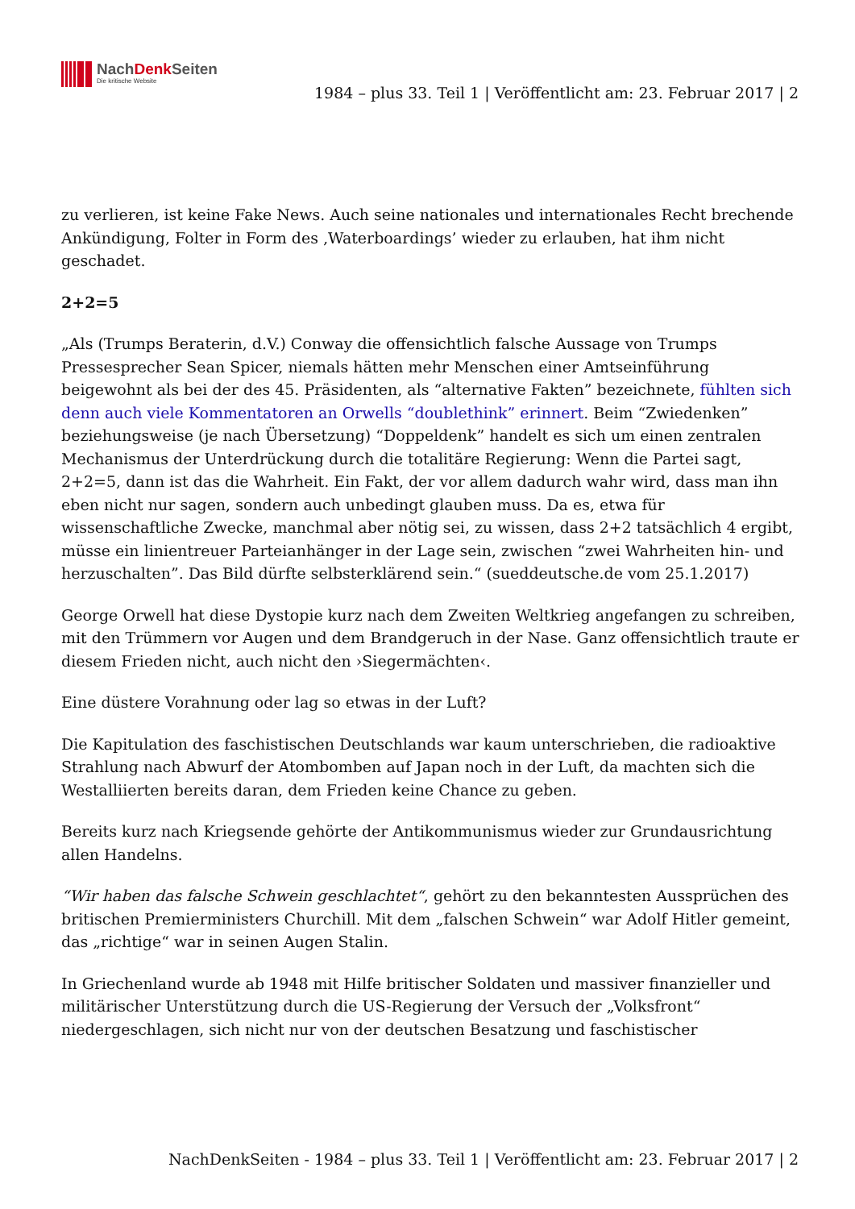NachDenk Seiten
Die kritische Website
1984 – plus 33. Teil 1 | Veröffentlicht am: 23. Februar 2017 | 2
zu verlieren, ist keine Fake News. Auch seine nationales und internationales Recht brechende Ankündigung, Folter in Form des ‚Waterboardings’ wieder zu erlauben, hat ihm nicht geschadet.
2+2=5
„Als (Trumps Beraterin, d.V.) Conway die offensichtlich falsche Aussage von Trumps Pressesprecher Sean Spicer, niemals hätten mehr Menschen einer Amtseinführung beigewohnt als bei der des 45. Präsidenten, als “alternative Fakten” bezeichnete, fühlten sich denn auch viele Kommentatoren an Orwells “doublethink” erinnert. Beim “Zwiedenken” beziehungsweise (je nach Übersetzung) “Doppeldenk” handelt es sich um einen zentralen Mechanismus der Unterdrückung durch die totalitäre Regierung: Wenn die Partei sagt, 2+2=5, dann ist das die Wahrheit. Ein Fakt, der vor allem dadurch wahr wird, dass man ihn eben nicht nur sagen, sondern auch unbedingt glauben muss. Da es, etwa für wissenschaftliche Zwecke, manchmal aber nötig sei, zu wissen, dass 2+2 tatsächlich 4 ergibt, müsse ein linientreuer Parteianhänger in der Lage sein, zwischen “zwei Wahrheiten hin- und herzuschalten”. Das Bild dürfte selbsterklärend sein.“ (sueddeutsche.de vom 25.1.2017)
George Orwell hat diese Dystopie kurz nach dem Zweiten Weltkrieg angefangen zu schreiben, mit den Trümmern vor Augen und dem Brandgeruch in der Nase. Ganz offensichtlich traute er diesem Frieden nicht, auch nicht den ›Siegermächten‹.
Eine düstere Vorahnung oder lag so etwas in der Luft?
Die Kapitulation des faschistischen Deutschlands war kaum unterschrieben, die radioaktive Strahlung nach Abwurf der Atombomben auf Japan noch in der Luft, da machten sich die Westalliierten bereits daran, dem Frieden keine Chance zu geben.
Bereits kurz nach Kriegsende gehörte der Antikommunismus wieder zur Grundausrichtung allen Handelns.
“Wir haben das falsche Schwein geschlachtet“, gehört zu den bekanntesten Aussprüchen des britischen Premierministers Churchill. Mit dem „falschen Schwein“ war Adolf Hitler gemeint, das „richtige“ war in seinen Augen Stalin.
In Griechenland wurde ab 1948 mit Hilfe britischer Soldaten und massiver finanzieller und militärischer Unterstützung durch die US-Regierung der Versuch der „Volksfront“ niedergeschlagen, sich nicht nur von der deutschen Besatzung und faschistischer
NachDenkSeiten - 1984 – plus 33. Teil 1 | Veröffentlicht am: 23. Februar 2017 | 2